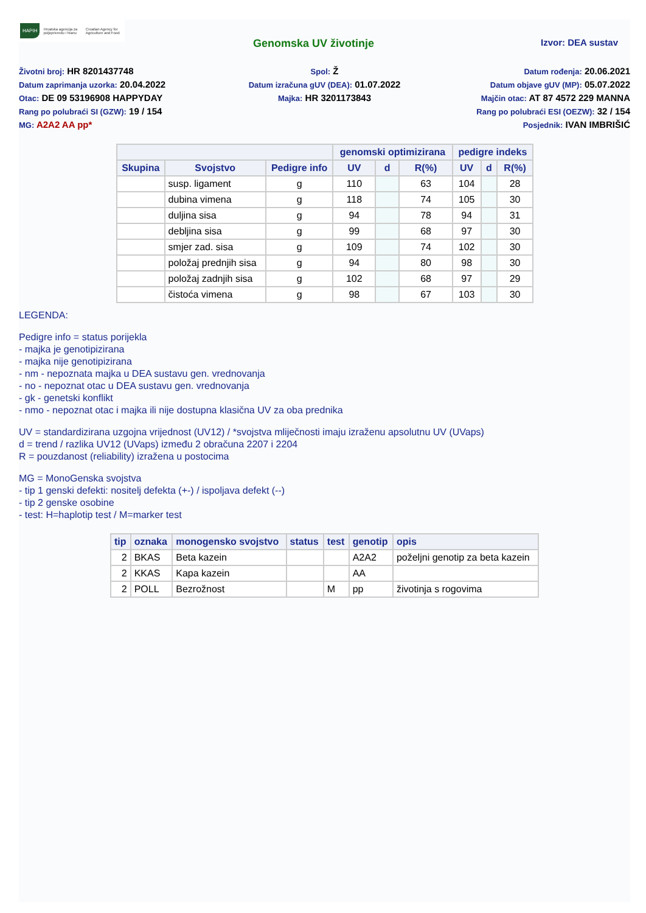HAPIH Hrvatska agencija za poljoprivredu i hranu Croatian Agency for Agriculture and Food
Genomska UV životinje Izvor: DEA sustav
Životni broj: HR 8201437748
Datum zaprimanja uzorka: 20.04.2022
Otac: DE 09 53196908 HAPPYDAY
Rang po polubraći SI (GZW): 19 / 154
MG: A2A2 AA pp*
Spol: Ž
Datum izračuna gUV (DEA): 01.07.2022
Majka: HR 3201173843
Datum rođenja: 20.06.2021
Datum objave gUV (MP): 05.07.2022
Majčin otac: AT 87 4572 229 MANNA
Rang po polubraći ESI (OEZW): 32 / 154
Posjednik: IVAN IMBRIŠIĆ
| | | | genomski optimizirana | | | pedigre indeks | | |
| --- | --- | --- | --- | --- | --- | --- | --- | --- |
| Skupina | Svojstvo | Pedigre info | UV | d | R(%) | UV | d | R(%) |
| | susp. ligament | g | 110 | | 63 | 104 | | 28 |
| | dubina vimena | g | 118 | | 74 | 105 | | 30 |
| | duljina sisa | g | 94 | | 78 | 94 | | 31 |
| | debljina sisa | g | 99 | | 68 | 97 | | 30 |
| | smjer zad. sisa | g | 109 | | 74 | 102 | | 30 |
| | položaj prednjih sisa | g | 94 | | 80 | 98 | | 30 |
| | položaj zadnjih sisa | g | 102 | | 68 | 97 | | 29 |
| | čistoća vimena | g | 98 | | 67 | 103 | | 30 |
LEGENDA:
Pedigre info = status porijekla
- majka je genotipizirana
- majka nije genotipizirana
- nm - nepoznata majka u DEA sustavu gen. vrednovanja
- no - nepoznat otac u DEA sustavu gen. vrednovanja
- gk - genetski konflikt
- nmo - nepoznat otac i majka ili nije dostupna klasična UV za oba prednika
UV = standardizirana uzgojna vrijednost (UV12) / *svojstva mliječnosti imaju izraženu apsolutnu UV (UVaps)
d = trend / razlika UV12 (UVaps) između 2 obračuna 2207 i 2204
R = pouzdanost (reliability) izražena u postocima
MG = MonoGenska svojstva
- tip 1 genski defekti: nositelj defekta (+-) / ispoljava defekt (--)
- tip 2 genske osobine
- test: H=haplotip test / M=marker test
| tip | oznaka | monogensko svojstvo | status | test | genotip | opis |
| --- | --- | --- | --- | --- | --- | --- |
| 2 | BKAS | Beta kazein | | | A2A2 | poželjni genotip za beta kazein |
| 2 | KKAS | Kapa kazein | | | AA | |
| 2 | POLL | Bezrožnost | | M | pp | životinja s rogovima |